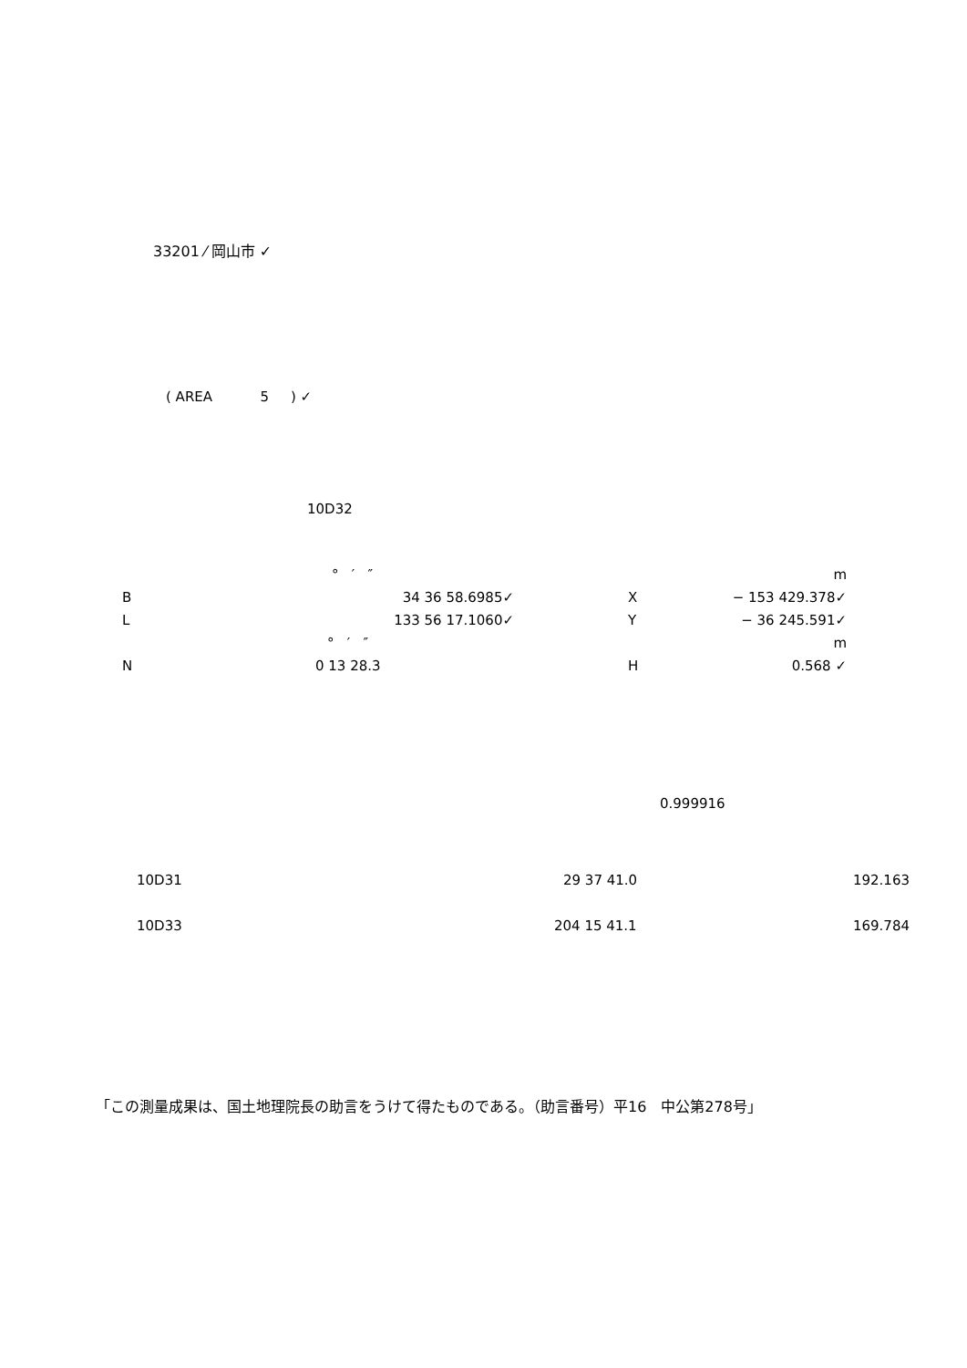33201 ⁄ 岡山市 ✓
( AREA 5 ) ✓
10D32
| | ° ′ ″ | | | m |
| B | 34 36 58.6985✓ | | X | − 153 429.378✓ |
| L | 133 56 17.1060✓ | | Y | − 36 245.591✓ |
| | ° ′ ″ | | | m |
| N | 0 13 28.3 | | H | 0.568 ✓ |
0.999916
| 10D31 | 29 37 41.0 | 192.163 |
| 10D33 | 204 15 41.1 | 169.784 |
「この測量成果は、国土地理院長の助言をうけて得たものである。（助言番号）平16　中公第278号」